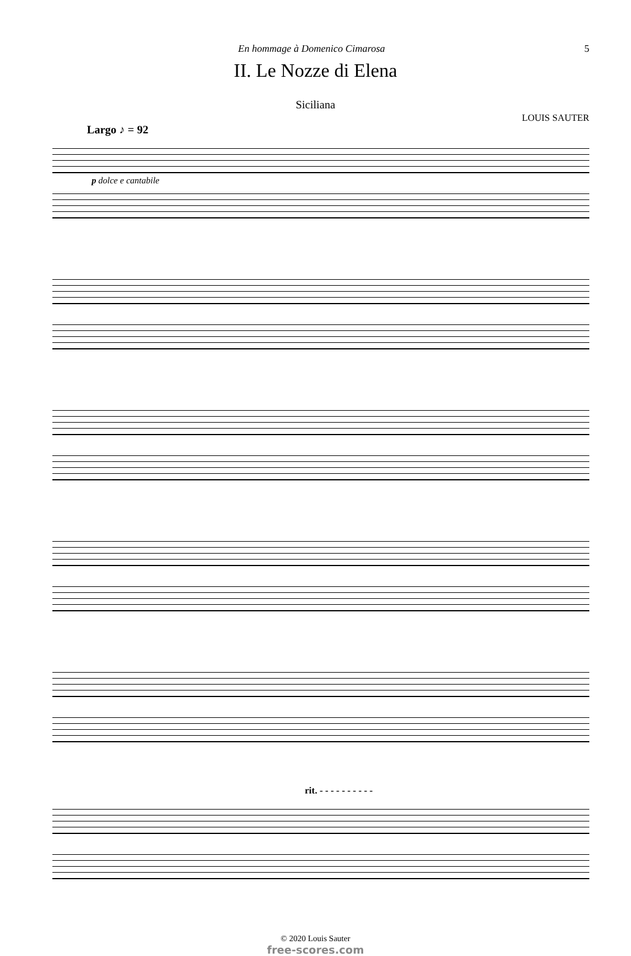En hommage à Domenico Cimarosa 5
II. Le Nozze di Elena
Siciliana
LOUIS SAUTER
Largo ♪ = 92
p dolce e cantabile
rit. - - - - - - - - - -
© 2020 Louis Sauter
free-scores.com